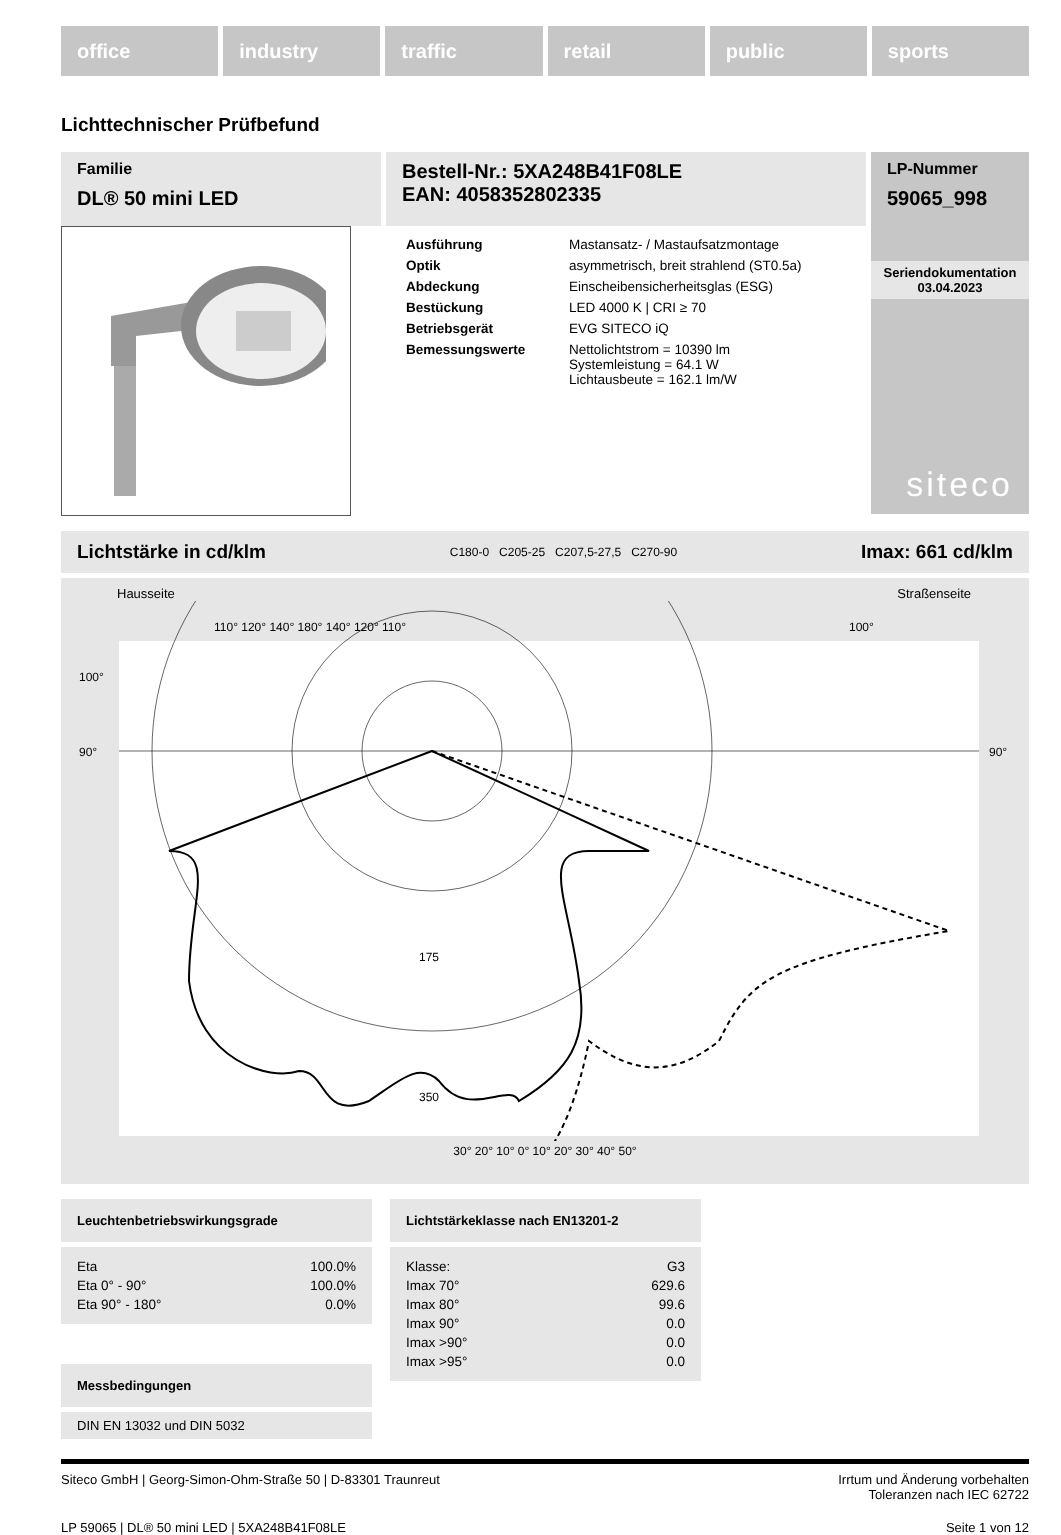office industry traffic retail public sports
Lichttechnischer Prüfbefund
Familie
DL® 50 mini LED
Bestell-Nr.: 5XA248B41F08LE
EAN: 4058352802335
LP-Nummer
59065_998
| Ausführung | Mastansatz- / Mastaufsatzmontage |
| Optik | asymmetrisch, breit strahlend (ST0.5a) |
| Abdeckung | Einscheibensicherheitsglas (ESG) |
| Bestückung | LED 4000 K / CRI ≥ 70 |
| Betriebsgerät | EVG SITECO iQ |
| Bemessungswerte | Nettolichtstrom = 10390 lm Systemleistung = 64.1 W Lichtausbeute = 162.1 lm/W |
Seriendokumentation
03.04.2023
siteco
Lichtstärke in cd/klm C180-0 C205-25 C207,5-27,5 C270-90 Imax: 661 cd/klm
Hausseite Straßenseite
110° 120° 140° 180° 140° 120° 110°
100°
175
350
100°
90°
90°
30° 20° 10° 0° 10° 20° 30° 40° 50°
Leuchtenbetriebswirkungsgrade
| Eta | 100.0% |
| Eta 0° - 90° | 100.0% |
| Eta 90° - 180° | 0.0% |
Messbedingungen
DIN EN 13032 und DIN 5032
Lichtstärkeklasse nach EN13201-2
| Klasse: | G3 |
| Imax 70° | 629.6 |
| Imax 80° | 99.6 |
| Imax 90° | 0.0 |
| Imax >90° | 0.0 |
| Imax >95° | 0.0 |
Siteco GmbH | Georg-Simon-Ohm-Straße 50 | D-83301 Traunreut Irrtum und Änderung vorbehalten
Toleranzen nach IEC 62722
LP 59065 | DL® 50 mini LED | 5XA248B41F08LE Seite 1 von 12